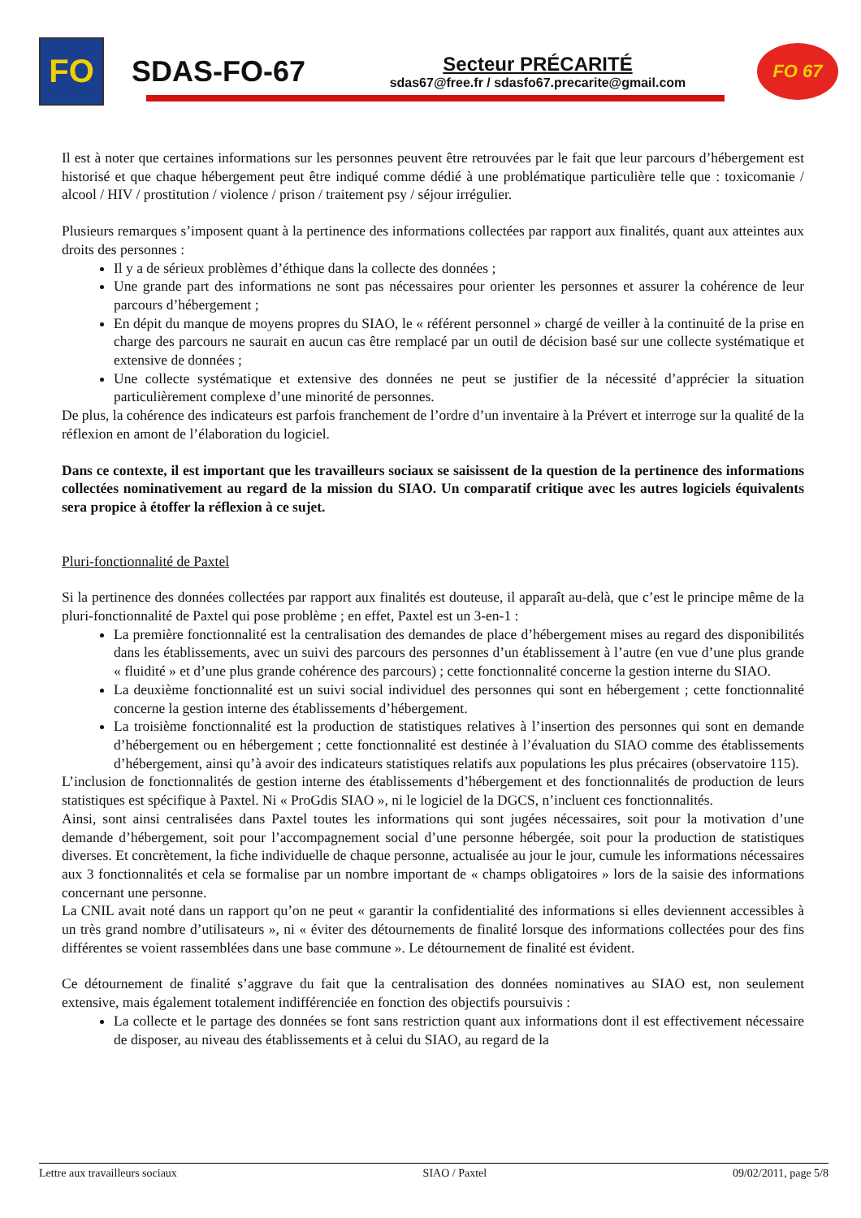FO
SDAS-FO-67
Secteur PRÉCARITÉ
sdas67@free.fr / sdasfo67.precarite@gmail.com
FO 67
Il est à noter que certaines informations sur les personnes peuvent être retrouvées par le fait que leur parcours d’hébergement est historisé et que chaque hébergement peut être indiqué comme dédié à une problématique particulière telle que : toxicomanie / alcool / HIV / prostitution / violence / prison / traitement psy / séjour irrégulier.
Plusieurs remarques s’imposent quant à la pertinence des informations collectées par rapport aux finalités, quant aux atteintes aux droits des personnes :
Il y a de sérieux problèmes d’éthique dans la collecte des données ;
Une grande part des informations ne sont pas nécessaires pour orienter les personnes et assurer la cohérence de leur parcours d’hébergement ;
En dépit du manque de moyens propres du SIAO, le « référent personnel » chargé de veiller à la continuité de la prise en charge des parcours ne saurait en aucun cas être remplacé par un outil de décision basé sur une collecte systématique et extensive de données ;
Une collecte systématique et extensive des données ne peut se justifier de la nécessité d’apprécier la situation particulièrement complexe d’une minorité de personnes.
De plus, la cohérence des indicateurs est parfois franchement de l’ordre d’un inventaire à la Prévert et interroge sur la qualité de la réflexion en amont de l’élaboration du logiciel.
Dans ce contexte, il est important que les travailleurs sociaux se saisissent de la question de la pertinence des informations collectées nominativement au regard de la mission du SIAO. Un comparatif critique avec les autres logiciels équivalents sera propice à étoffer la réflexion à ce sujet.
Pluri-fonctionnalité de Paxtel
Si la pertinence des données collectées par rapport aux finalités est douteuse, il apparaît au-delà, que c’est le principe même de la pluri-fonctionnalité de Paxtel qui pose problème ; en effet, Paxtel est un 3-en-1 :
La première fonctionnalité est la centralisation des demandes de place d’hébergement mises au regard des disponibilités dans les établissements, avec un suivi des parcours des personnes d’un établissement à l’autre (en vue d’une plus grande « fluidité » et d’une plus grande cohérence des parcours) ; cette fonctionnalité concerne la gestion interne du SIAO.
La deuxième fonctionnalité est un suivi social individuel des personnes qui sont en hébergement ; cette fonctionnalité concerne la gestion interne des établissements d’hébergement.
La troisième fonctionnalité est la production de statistiques relatives à l’insertion des personnes qui sont en demande d’hébergement ou en hébergement ; cette fonctionnalité est destinée à l’évaluation du SIAO comme des établissements d’hébergement, ainsi qu’à avoir des indicateurs statistiques relatifs aux populations les plus précaires (observatoire 115).
L’inclusion de fonctionnalités de gestion interne des établissements d’hébergement et des fonctionnalités de production de leurs statistiques est spécifique à Paxtel. Ni « ProGdis SIAO », ni le logiciel de la DGCS, n’incluent ces fonctionnalités.
Ainsi, sont ainsi centralisées dans Paxtel toutes les informations qui sont jugées nécessaires, soit pour la motivation d’une demande d’hébergement, soit pour l’accompagnement social d’une personne hébergée, soit pour la production de statistiques diverses. Et concrètement, la fiche individuelle de chaque personne, actualisée au jour le jour, cumule les informations nécessaires aux 3 fonctionnalités et cela se formalise par un nombre important de « champs obligatoires » lors de la saisie des informations concernant une personne.
La CNIL avait noté dans un rapport qu’on ne peut « garantir la confidentialité des informations si elles deviennent accessibles à un très grand nombre d’utilisateurs », ni « éviter des détournements de finalité lorsque des informations collectées pour des fins différentes se voient rassemblées dans une base commune ». Le détournement de finalité est évident.
Ce détournement de finalité s’aggrave du fait que la centralisation des données nominatives au SIAO est, non seulement extensive, mais également totalement indifférenciée en fonction des objectifs poursuivis :
La collecte et le partage des données se font sans restriction quant aux informations dont il est effectivement nécessaire de disposer, au niveau des établissements et à celui du SIAO, au regard de la
Lettre aux travailleurs sociaux SIAO / Paxtel 09/02/2011, page 5/8